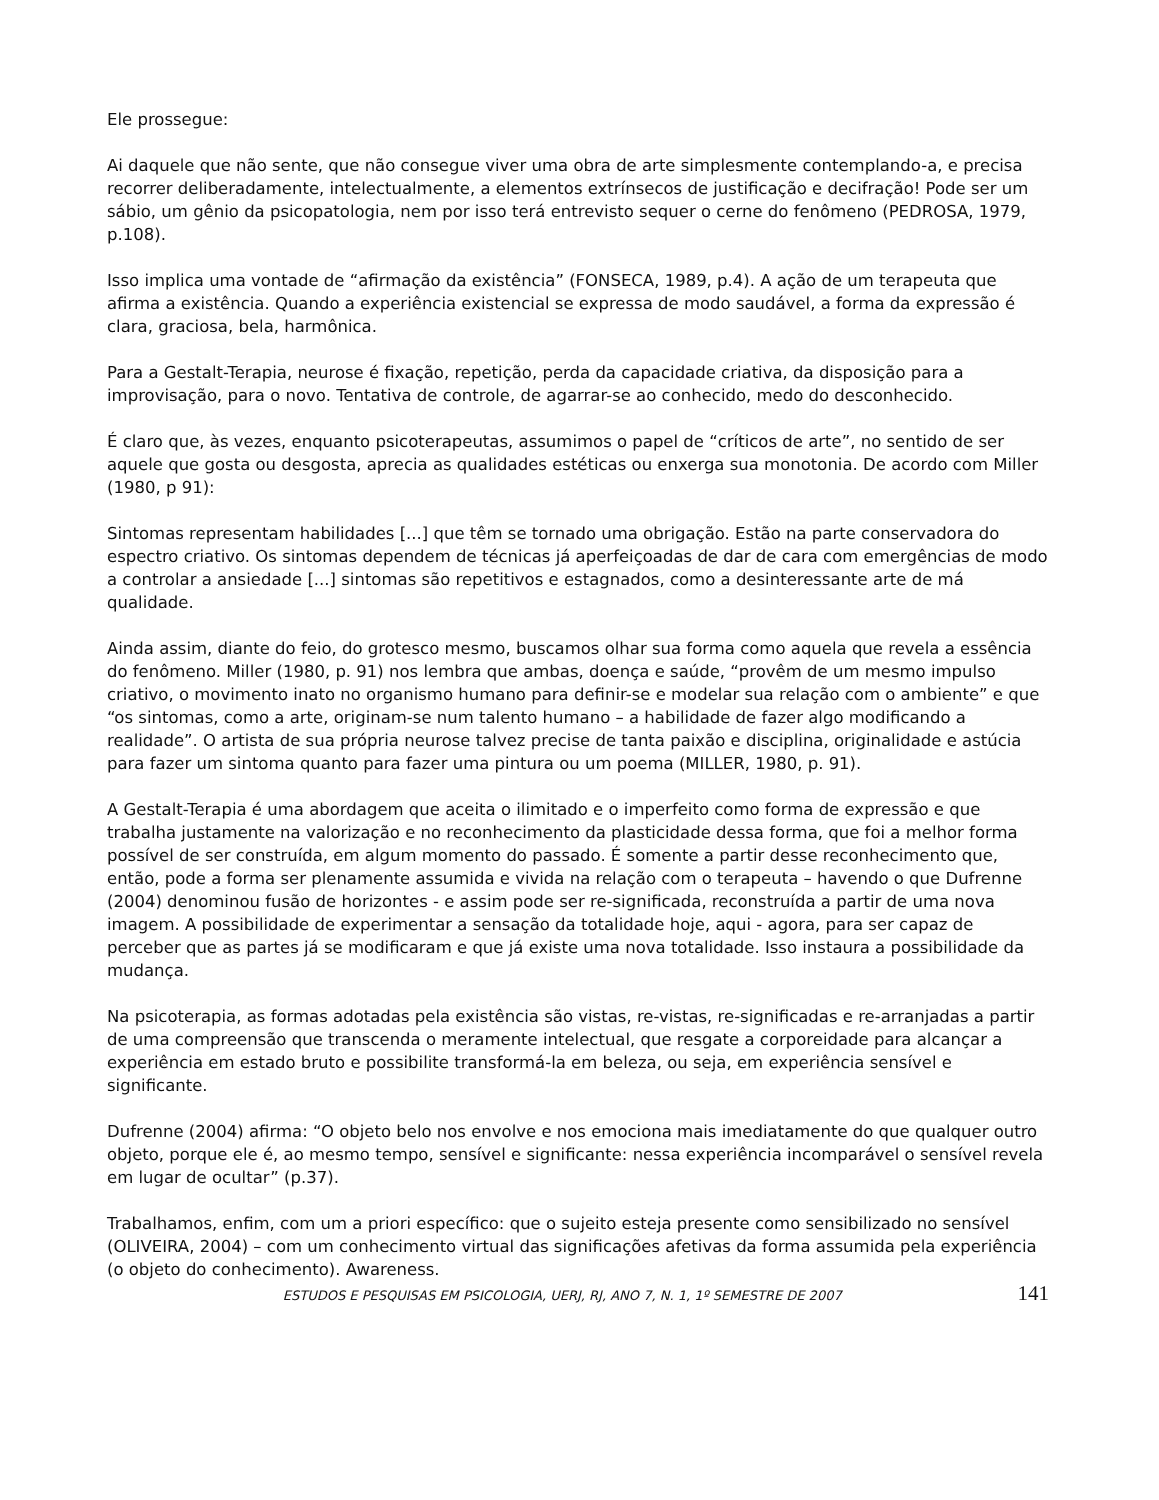Ele prossegue:
Ai daquele que não sente, que não consegue viver uma obra de arte simplesmente contemplando-a, e precisa recorrer deliberadamente, intelectualmente, a elementos extrínsecos de justificação e decifração! Pode ser um sábio, um gênio da psicopatologia, nem por isso terá entrevisto sequer o cerne do fenômeno (PEDROSA, 1979, p.108).
Isso implica uma vontade de “afirmação da existência” (FONSECA, 1989, p.4). A ação de um terapeuta que afirma a existência. Quando a experiência existencial se expressa de modo saudável, a forma da expressão é clara, graciosa, bela, harmônica.
Para a Gestalt-Terapia, neurose é fixação, repetição, perda da capacidade criativa, da disposição para a improvisação, para o novo. Tentativa de controle, de agarrar-se ao conhecido, medo do desconhecido.
É claro que, às vezes, enquanto psicoterapeutas, assumimos o papel de “críticos de arte”, no sentido de ser aquele que gosta ou desgosta, aprecia as qualidades estéticas ou enxerga sua monotonia. De acordo com Miller (1980, p 91):
Sintomas representam habilidades [...] que têm se tornado uma obrigação. Estão na parte conservadora do espectro criativo. Os sintomas dependem de técnicas já aperfeiçoadas de dar de cara com emergências de modo a controlar a ansiedade [...] sintomas são repetitivos e estagnados, como a desinteressante arte de má qualidade.
Ainda assim, diante do feio, do grotesco mesmo, buscamos olhar sua forma como aquela que revela a essência do fenômeno. Miller (1980, p. 91) nos lembra que ambas, doença e saúde, “provêm de um mesmo impulso criativo, o movimento inato no organismo humano para definir-se e modelar sua relação com o ambiente” e que “os sintomas, como a arte, originam-se num talento humano – a habilidade de fazer algo modificando a realidade”. O artista de sua própria neurose talvez precise de tanta paixão e disciplina, originalidade e astúcia para fazer um sintoma quanto para fazer uma pintura ou um poema (MILLER, 1980, p. 91).
A Gestalt-Terapia é uma abordagem que aceita o ilimitado e o imperfeito como forma de expressão e que trabalha justamente na valorização e no reconhecimento da plasticidade dessa forma, que foi a melhor forma possível de ser construída, em algum momento do passado. É somente a partir desse reconhecimento que, então, pode a forma ser plenamente assumida e vivida na relação com o terapeuta – havendo o que Dufrenne (2004) denominou fusão de horizontes - e assim pode ser re-significada, reconstruída a partir de uma nova imagem. A possibilidade de experimentar a sensação da totalidade hoje, aqui - agora, para ser capaz de perceber que as partes já se modificaram e que já existe uma nova totalidade. Isso instaura a possibilidade da mudança.
Na psicoterapia, as formas adotadas pela existência são vistas, re-vistas, re-significadas e re-arranjadas a partir de uma compreensão que transcenda o meramente intelectual, que resgate a corporeidade para alcançar a experiência em estado bruto e possibilite transformá-la em beleza, ou seja, em experiência sensível e significante.
Dufrenne (2004) afirma: “O objeto belo nos envolve e nos emociona mais imediatamente do que qualquer outro objeto, porque ele é, ao mesmo tempo, sensível e significante: nessa experiência incomparável o sensível revela em lugar de ocultar” (p.37).
Trabalhamos, enfim, com um a priori específico: que o sujeito esteja presente como sensibilizado no sensível (OLIVEIRA, 2004) – com um conhecimento virtual das significações afetivas da forma assumida pela experiência (o objeto do conhecimento). Awareness.
ESTUDOS E PESQUISAS EM PSICOLOGIA, UERJ, RJ, ANO 7, N. 1, 1º SEMESTRE DE 2007 141